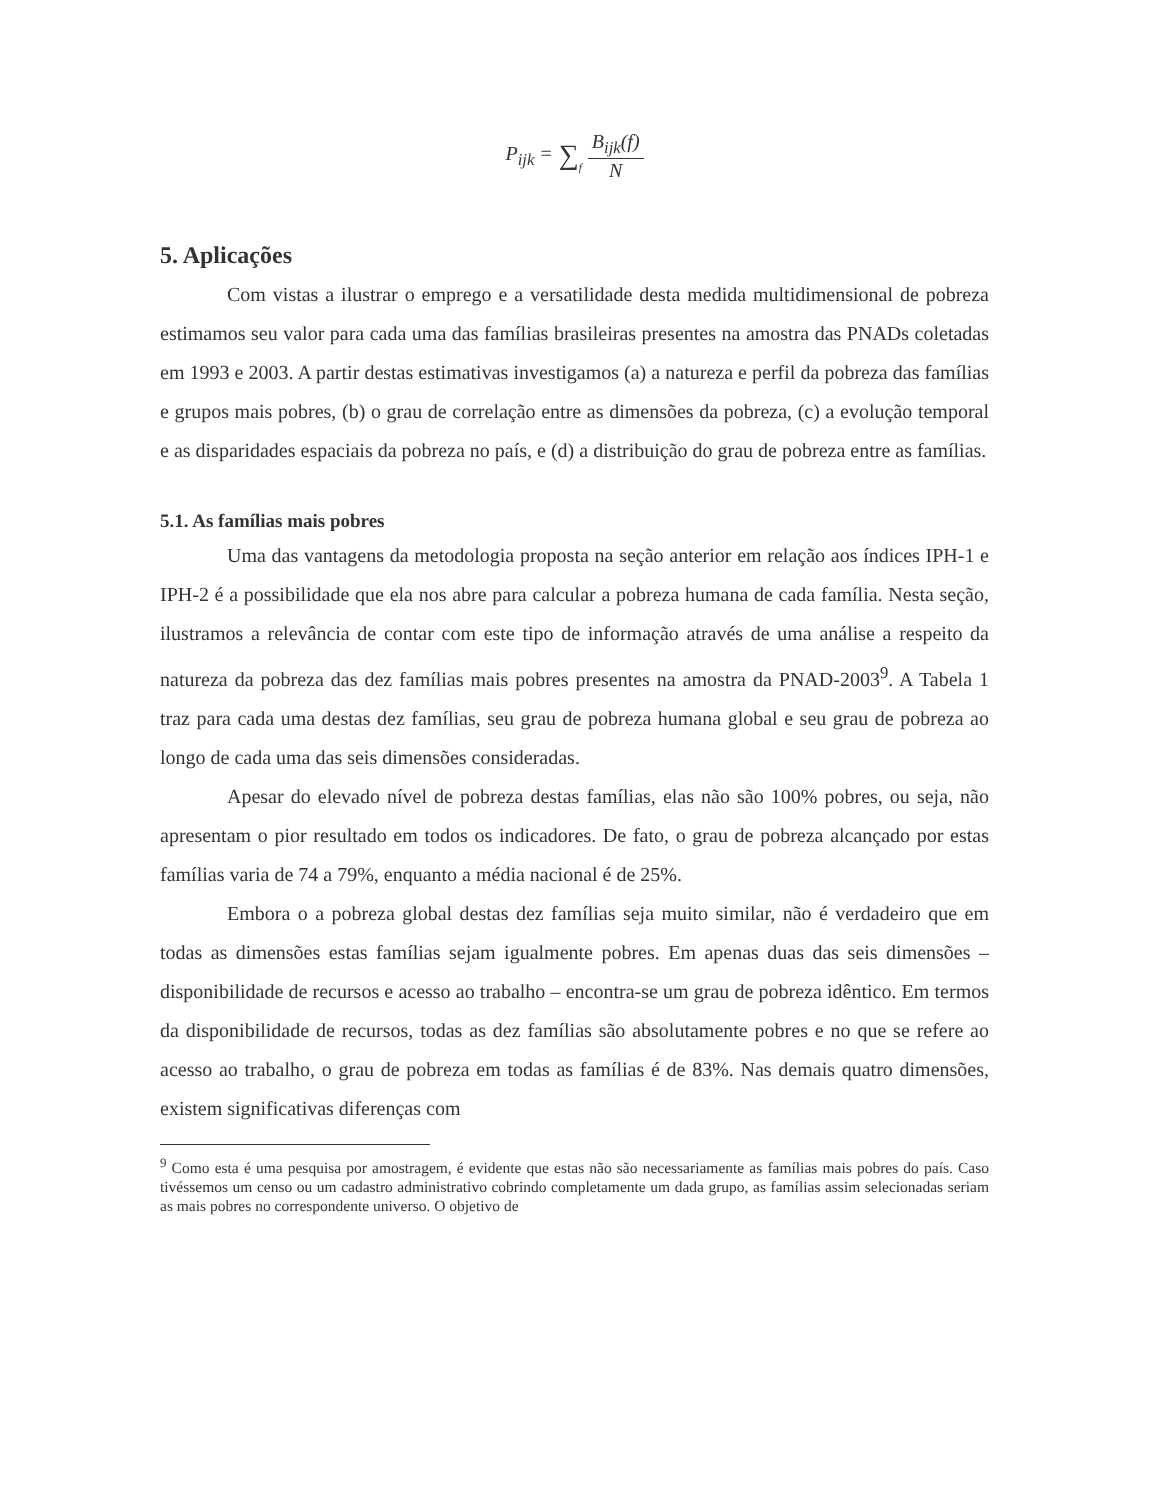P<sub>ijk</sub> = ∑<sub>f</sub> B<sub>ijk</sub>(f) N
5. Aplicações
Com vistas a ilustrar o emprego e a versatilidade desta medida multidimensional de pobreza estimamos seu valor para cada uma das famílias brasileiras presentes na amostra das PNADs coletadas em 1993 e 2003. A partir destas estimativas investigamos (a) a natureza e perfil da pobreza das famílias e grupos mais pobres, (b) o grau de correlação entre as dimensões da pobreza, (c) a evolução temporal e as disparidades espaciais da pobreza no país, e (d) a distribuição do grau de pobreza entre as famílias.
5.1. As famílias mais pobres
Uma das vantagens da metodologia proposta na seção anterior em relação aos índices IPH-1 e IPH-2 é a possibilidade que ela nos abre para calcular a pobreza humana de cada família. Nesta seção, ilustramos a relevância de contar com este tipo de informação através de uma análise a respeito da natureza da pobreza das dez famílias mais pobres presentes na amostra da PNAD-2003<sup>9</sup>. A Tabela 1 traz para cada uma destas dez famílias, seu grau de pobreza humana global e seu grau de pobreza ao longo de cada uma das seis dimensões consideradas.
Apesar do elevado nível de pobreza destas famílias, elas não são 100% pobres, ou seja, não apresentam o pior resultado em todos os indicadores. De fato, o grau de pobreza alcançado por estas famílias varia de 74 a 79%, enquanto a média nacional é de 25%.
Embora o a pobreza global destas dez famílias seja muito similar, não é verdadeiro que em todas as dimensões estas famílias sejam igualmente pobres. Em apenas duas das seis dimensões – disponibilidade de recursos e acesso ao trabalho – encontra-se um grau de pobreza idêntico. Em termos da disponibilidade de recursos, todas as dez famílias são absolutamente pobres e no que se refere ao acesso ao trabalho, o grau de pobreza em todas as famílias é de 83%. Nas demais quatro dimensões, existem significativas diferenças com
<sup>9</sup> Como esta é uma pesquisa por amostragem, é evidente que estas não são necessariamente as famílias mais pobres do país. Caso tivéssemos um censo ou um cadastro administrativo cobrindo completamente um dada grupo, as famílias assim selecionadas seriam as mais pobres no correspondente universo. O objetivo de